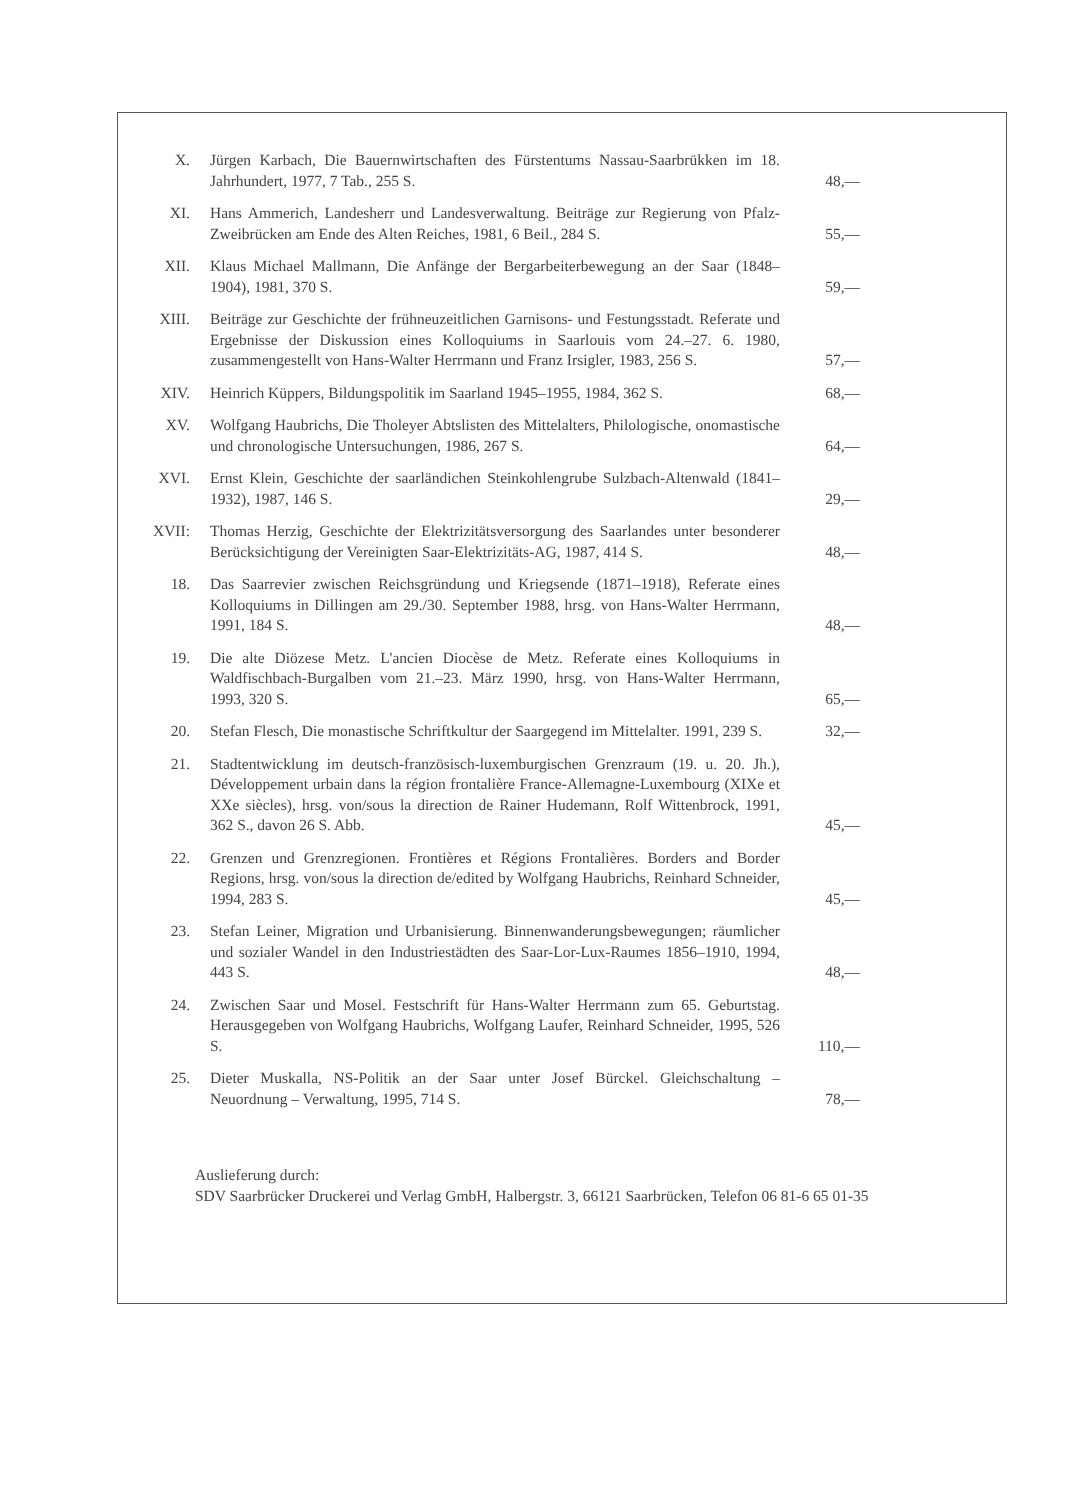X. Jürgen Karbach, Die Bauernwirtschaften des Fürstentums Nassau-Saarbrükken im 18. Jahrhundert, 1977, 7 Tab., 255 S. 48,—
XI. Hans Ammerich, Landesherr und Landesverwaltung. Beiträge zur Regierung von Pfalz-Zweibrücken am Ende des Alten Reiches, 1981, 6 Beil., 284 S. 55,—
XII. Klaus Michael Mallmann, Die Anfänge der Bergarbeiterbewegung an der Saar (1848–1904), 1981, 370 S. 59,—
XIII. Beiträge zur Geschichte der frühneuzeitlichen Garnisons- und Festungsstadt. Referate und Ergebnisse der Diskussion eines Kolloquiums in Saarlouis vom 24.–27. 6. 1980, zusammengestellt von Hans-Walter Herrmann und Franz Irsigler, 1983, 256 S. 57,—
XIV. Heinrich Küppers, Bildungspolitik im Saarland 1945–1955, 1984, 362 S. 68,—
XV. Wolfgang Haubrichs, Die Tholeyer Abtslisten des Mittelalters, Philologische, onomastische und chronologische Untersuchungen, 1986, 267 S. 64,—
XVI. Ernst Klein, Geschichte der saarländichen Steinkohlengrube Sulzbach-Altenwald (1841–1932), 1987, 146 S. 29,—
XVII: Thomas Herzig, Geschichte der Elektrizitätsversorgung des Saarlandes unter besonderer Berücksichtigung der Vereinigten Saar-Elektrizitäts-AG, 1987, 414 S. 48,—
18. Das Saarrevier zwischen Reichsgründung und Kriegsende (1871–1918), Referate eines Kolloquiums in Dillingen am 29./30. September 1988, hrsg. von Hans-Walter Herrmann, 1991, 184 S. 48,—
19. Die alte Diözese Metz. L'ancien Diocèse de Metz. Referate eines Kolloquiums in Waldfischbach-Burgalben vom 21.–23. März 1990, hrsg. von Hans-Walter Herrmann, 1993, 320 S. 65,—
20. Stefan Flesch, Die monastische Schriftkultur der Saargegend im Mittelalter. 1991, 239 S. 32,—
21. Stadtentwicklung im deutsch-französisch-luxemburgischen Grenzraum (19. u. 20. Jh.), Développement urbain dans la région frontalière France-Allemagne-Luxembourg (XIXe et XXe siècles), hrsg. von/sous la direction de Rainer Hudemann, Rolf Wittenbrock, 1991, 362 S., davon 26 S. Abb. 45,—
22. Grenzen und Grenzregionen. Frontières et Régions Frontalières. Borders and Border Regions, hrsg. von/sous la direction de/edited by Wolfgang Haubrichs, Reinhard Schneider, 1994, 283 S. 45,—
23. Stefan Leiner, Migration und Urbanisierung. Binnenwanderungsbewegungen; räumlicher und sozialer Wandel in den Industriestädten des Saar-Lor-Lux-Raumes 1856–1910, 1994, 443 S. 48,—
24. Zwischen Saar und Mosel. Festschrift für Hans-Walter Herrmann zum 65. Geburtstag. Herausgegeben von Wolfgang Haubrichs, Wolfgang Laufer, Reinhard Schneider, 1995, 526 S. 110,—
25. Dieter Muskalla, NS-Politik an der Saar unter Josef Bürckel. Gleichschaltung – Neuordnung – Verwaltung, 1995, 714 S. 78,—
Auslieferung durch:
SDV Saarbrücker Druckerei und Verlag GmbH, Halbergstr. 3, 66121 Saarbrücken, Telefon 06 81-6 65 01-35